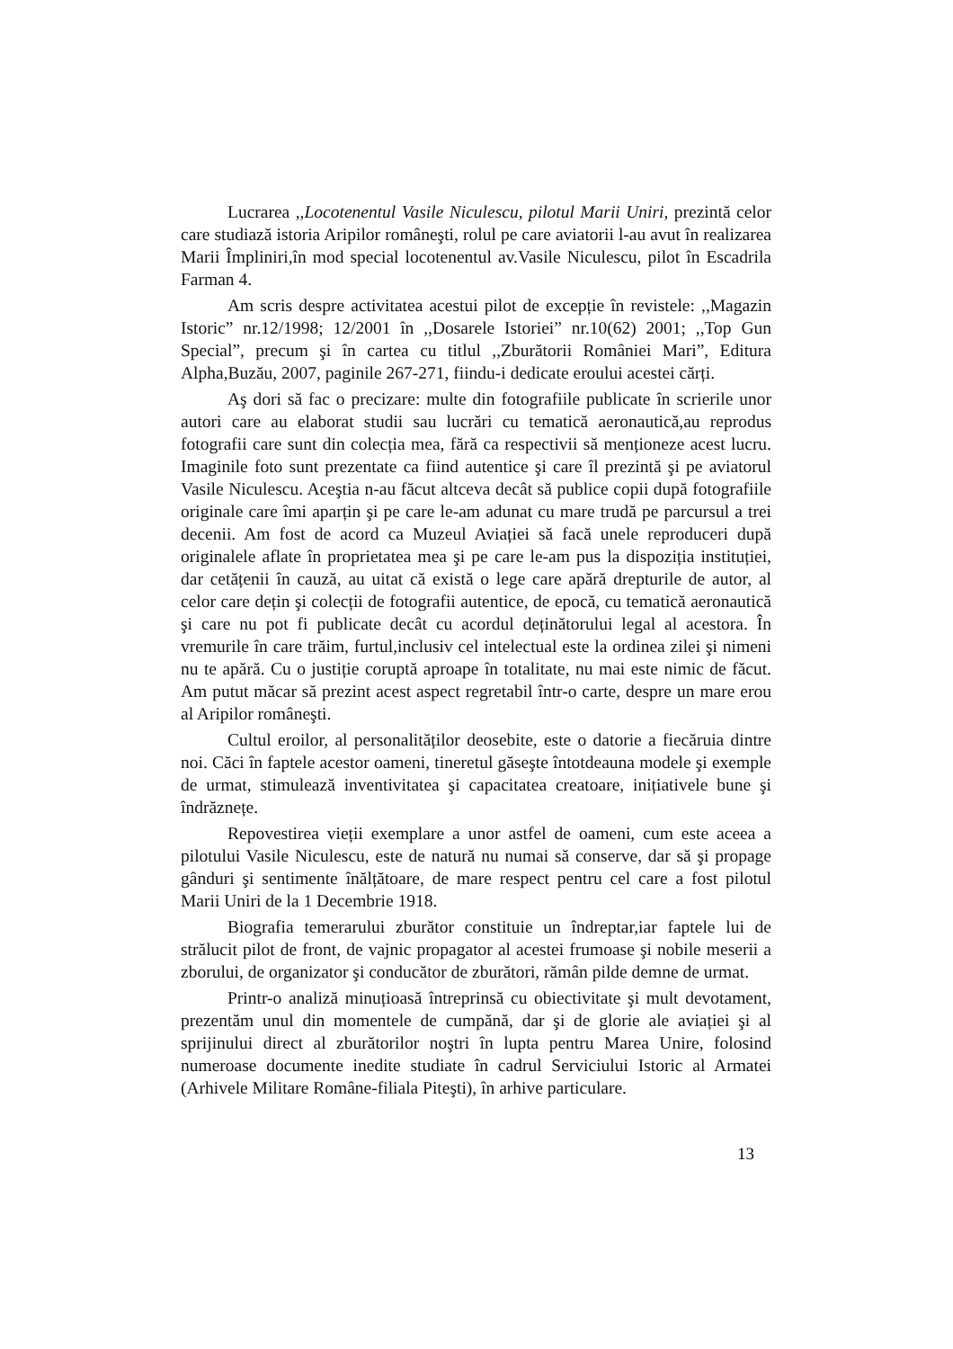Lucrarea ,,Locotenentul Vasile Niculescu, pilotul Marii Uniri, prezintă celor care studiază istoria Aripilor româneşti, rolul pe care aviatorii l-au avut în realizarea Marii Împliniri,în mod special locotenentul av.Vasile Niculescu, pilot în Escadrila Farman 4.
Am scris despre activitatea acestui pilot de excepție în revistele: ,,Magazin Istoric” nr.12/1998; 12/2001 în ,,Dosarele Istoriei” nr.10(62) 2001; ,,Top Gun Special”, precum şi în cartea cu titlul ,,Zburătorii României Mari”, Editura Alpha,Buzău, 2007, paginile 267-271, fiindu-i dedicate eroului acestei cărți.
Aş dori să fac o precizare: multe din fotografiile publicate în scrierile unor autori care au elaborat studii sau lucrări cu tematică aeronautică,au reprodus fotografii care sunt din colecția mea, fără ca respectivii să menționeze acest lucru. Imaginile foto sunt prezentate ca fiind autentice şi care îl prezintă şi pe aviatorul Vasile Niculescu. Aceştia n-au făcut altceva decât să publice copii după fotografiile originale care îmi aparțin şi pe care le-am adunat cu mare trudă pe parcursul a trei decenii. Am fost de acord ca Muzeul Aviației să facă unele reproduceri după originalele aflate în proprietatea mea şi pe care le-am pus la dispoziția instituției, dar cetățenii în cauză, au uitat că există o lege care apără drepturile de autor, al celor care dețin şi colecții de fotografii autentice, de epocă, cu tematică aeronautică şi care nu pot fi publicate decât cu acordul deținătorului legal al acestora. În vremurile în care trăim, furtul,inclusiv cel intelectual este la ordinea zilei şi nimeni nu te apără. Cu o justiție coruptă aproape în totalitate, nu mai este nimic de făcut. Am putut măcar să prezint acest aspect regretabil într-o carte, despre un mare erou al Aripilor româneşti.
Cultul eroilor, al personalităților deosebite, este o datorie a fiecăruia dintre noi. Căci în faptele acestor oameni, tineretul găseşte întotdeauna modele şi exemple de urmat, stimulează inventivitatea şi capacitatea creatoare, inițiativele bune şi îndrăznețe.
Repovestirea vieții exemplare a unor astfel de oameni, cum este aceea a pilotului Vasile Niculescu, este de natură nu numai să conserve, dar să şi propage gânduri şi sentimente înălțătoare, de mare respect pentru cel care a fost pilotul Marii Uniri de la 1 Decembrie 1918.
Biografia temerarului zburător constituie un îndreptar,iar faptele lui de strălucit pilot de front, de vajnic propagator al acestei frumoase şi nobile meserii a zborului, de organizator şi conducător de zburători, rămân pilde demne de urmat.
Printr-o analiză minuțioasă întreprinsă cu obiectivitate şi mult devotament, prezentăm unul din momentele de cumpănă, dar şi de glorie ale aviației şi al sprijinului direct al zburătorilor noştri în lupta pentru Marea Unire, folosind numeroase documente inedite studiate în cadrul Serviciului Istoric al Armatei (Arhivele Militare Române-filiala Piteşti), în arhive particulare.
13